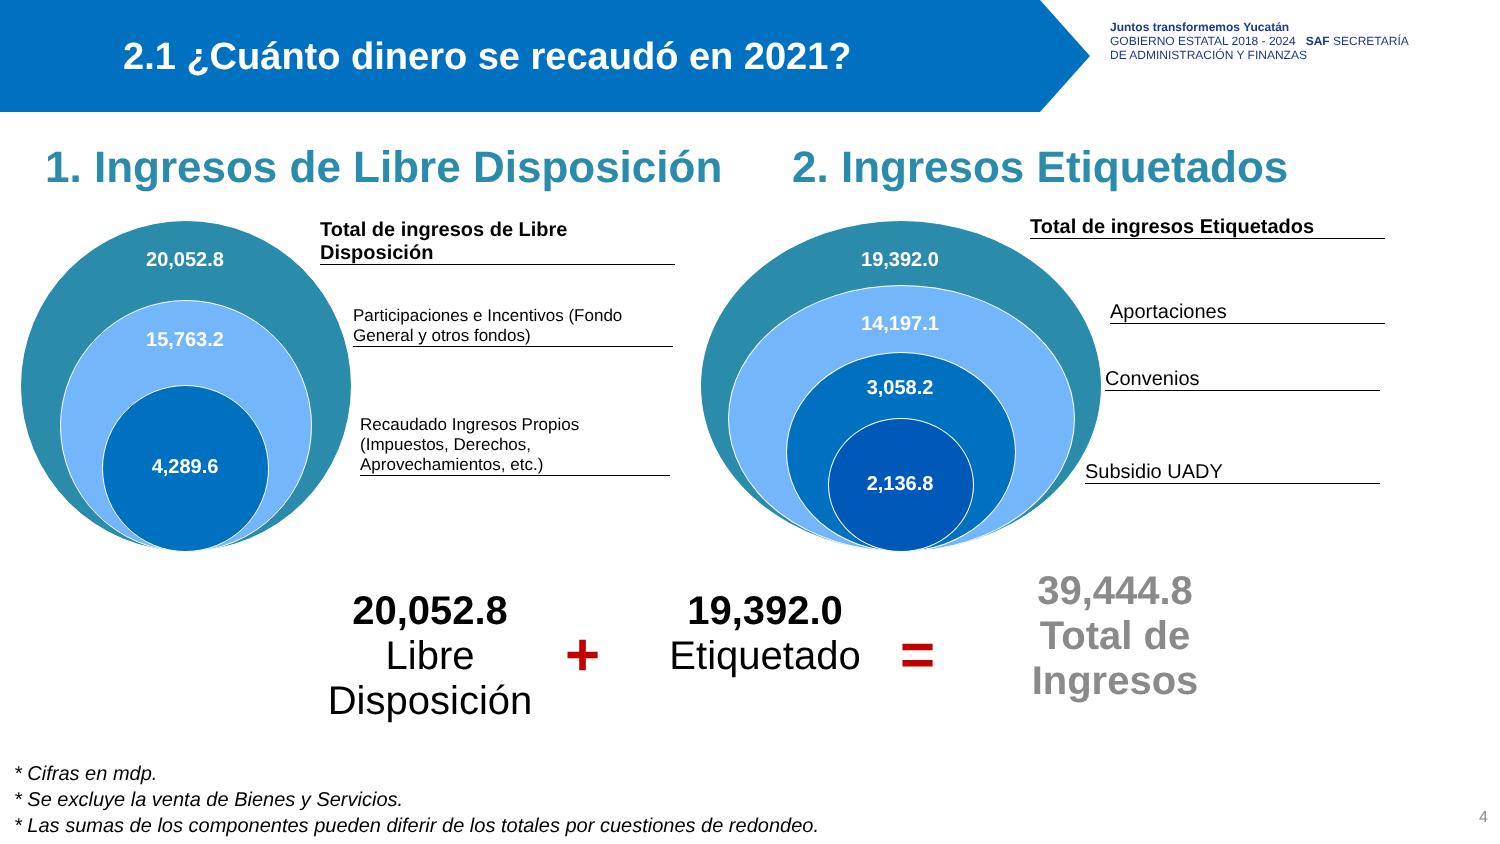2.1 ¿Cuánto dinero se recaudó en 2021?
Juntos transformemos Yucatán
GOBIERNO ESTATAL 2018 - 2024 SAF SECRETARÍA DE ADMINISTRACIÓN Y FINANZAS
1. Ingresos de Libre Disposición
2. Ingresos Etiquetados
20,052.8
15,763.2
4,289.6
Total de ingresos de Libre Disposición
Participaciones e Incentivos (Fondo General y otros fondos)
Recaudado Ingresos Propios (Impuestos, Derechos, Aprovechamientos, etc.)
19,392.0
14,197.1
3,058.2
2,136.8
Total de ingresos Etiquetados
Aportaciones
Convenios
Subsidio UADY
20,052.8
Libre Disposición
+
19,392.0
Etiquetado
=
39,444.8
Total de Ingresos
* Cifras en mdp.
* Se excluye la venta de Bienes y Servicios.
* Las sumas de los componentes pueden diferir de los totales por cuestiones de redondeo.
4